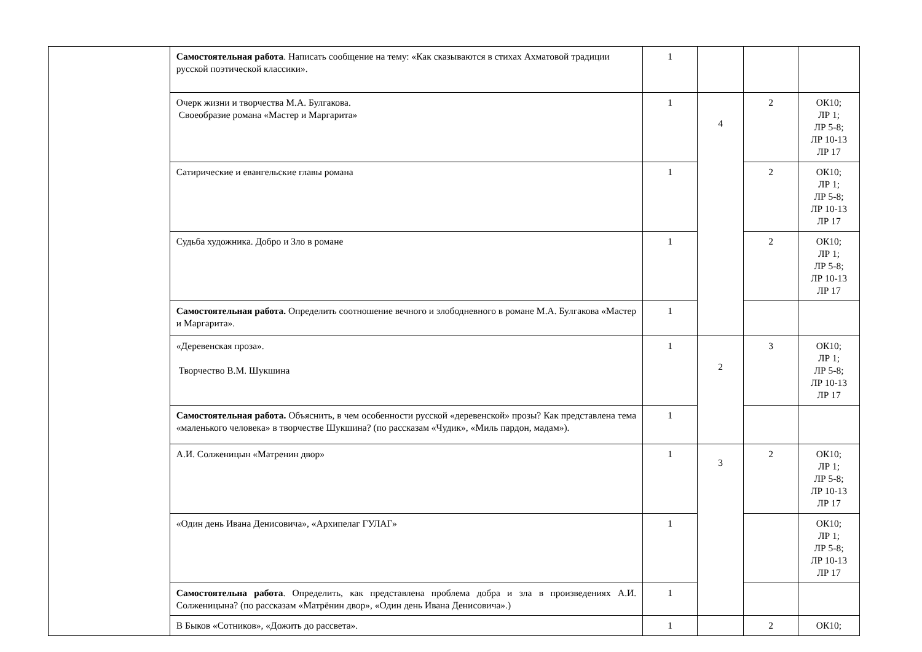| | Самостоятельная работа . Написать сообщение на тему: «Как сказываются в стихах Ахматовой традиции русской поэтической классики». | 1 | | | |
| | Очерк жизни и творчества М.А. Булгакова. Своеобразие романа «Мастер и Маргарита» | 1 | 4 | 2 | ОК10; ЛР 1; ЛР 5-8; ЛР 10-13 ЛР 17 |
| | Сатирические и евангельские главы романа | 1 | | 2 | ОК10; ЛР 1; ЛР 5-8; ЛР 10-13 ЛР 17 |
| | Судьба художника. Добро и Зло в романе | 1 | | 2 | ОК10; ЛР 1; ЛР 5-8; ЛР 10-13 ЛР 17 |
| | Самостоятельная работа. Определить соотношение вечного и злободневного в романе М.А. Булгакова «Мастер и Маргарита». | 1 | | | |
| | «Деревенская проза». Творчество В.М. Шукшина | 1 | 2 | 3 | ОК10; ЛР 1; ЛР 5-8; ЛР 10-13 ЛР 17 |
| | Самостоятельная работа. Объяснить, в чем особенности русской «деревенской» прозы? Как представлена тема «маленького человека» в творчестве Шукшина? (по рассказам «Чудик», «Миль пардон, мадам»). | 1 | | | |
| | А.И. Солженицын «Матренин двор» | 1 | 3 | 2 | ОК10; ЛР 1; ЛР 5-8; ЛР 10-13 ЛР 17 |
| | «Один день Ивана Денисовича», «Архипелаг ГУЛАГ» | 1 | | | ОК10; ЛР 1; ЛР 5-8; ЛР 10-13 ЛР 17 |
| | Самостоятельна работа . Определить, как представлена проблема добра и зла в произведениях А.И. Солженицына? (по рассказам «Матрёнин двор», «Один день Ивана Денисовича».) | 1 | | | |
| | В Быков «Сотников», «Дожить до рассвета». | 1 | | 2 | ОК10; |